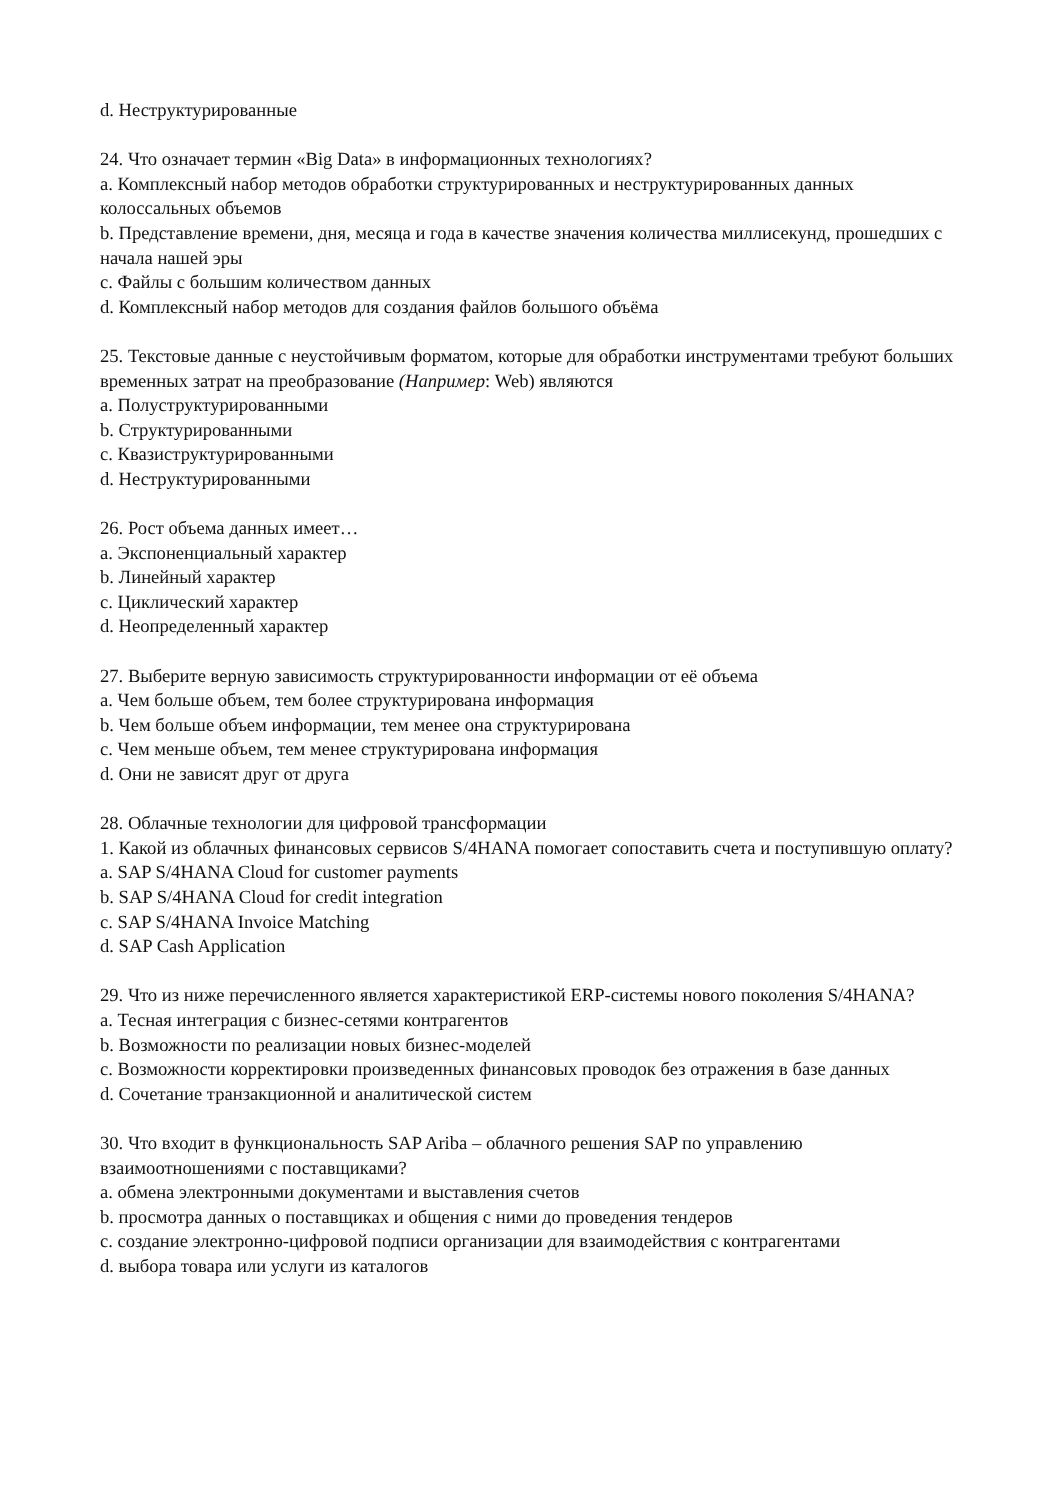d. Неструктурированные
24. Что означает термин «Big Data» в информационных технологиях?
a. Комплексный набор методов обработки структурированных и неструктурированных данных колоссальных объемов
b. Представление времени, дня, месяца и года в качестве значения количества миллисекунд, прошедших с начала нашей эры
c. Файлы с большим количеством данных
d. Комплексный набор методов для создания файлов большого объёма
25. Текстовые данные с неустойчивым форматом, которые для обработки инструментами требуют больших временных затрат на преобразование (Например: Web) являются
a. Полуструктурированными
b. Структурированными
c. Квазиструктурированными
d. Неструктурированными
26. Рост объема данных имеет…
a. Экспоненциальный характер
b. Линейный характер
c. Циклический характер
d. Неопределенный характер
27. Выберите верную зависимость структурированности информации от её объема
a. Чем больше объем, тем более структурирована информация
b. Чем больше объем информации, тем менее она структурирована
c. Чем меньше объем, тем менее структурирована информация
d. Они не зависят друг от друга
28. Облачные технологии для цифровой трансформации
1. Какой из облачных финансовых сервисов S/4HANA помогает сопоставить счета и поступившую оплату?
a. SAP S/4HANA Cloud for customer payments
b. SAP S/4HANA Cloud for credit integration
c. SAP S/4HANA Invoice Matching
d. SAP Cash Application
29. Что из ниже перечисленного является характеристикой ERP-системы нового поколения S/4HANA?
a. Тесная интеграция с бизнес-сетями контрагентов
b. Возможности по реализации новых бизнес-моделей
c. Возможности корректировки произведенных финансовых проводок без отражения в базе данных
d. Сочетание транзакционной и аналитической систем
30. Что входит в функциональность SAP Ariba – облачного решения SAP по управлению взаимоотношениями с поставщиками?
a. обмена электронными документами и выставления счетов
b. просмотра данных о поставщиках и общения с ними до проведения тендеров
c. создание электронно-цифровой подписи организации для взаимодействия с контрагентами
d. выбора товара или услуги из каталогов